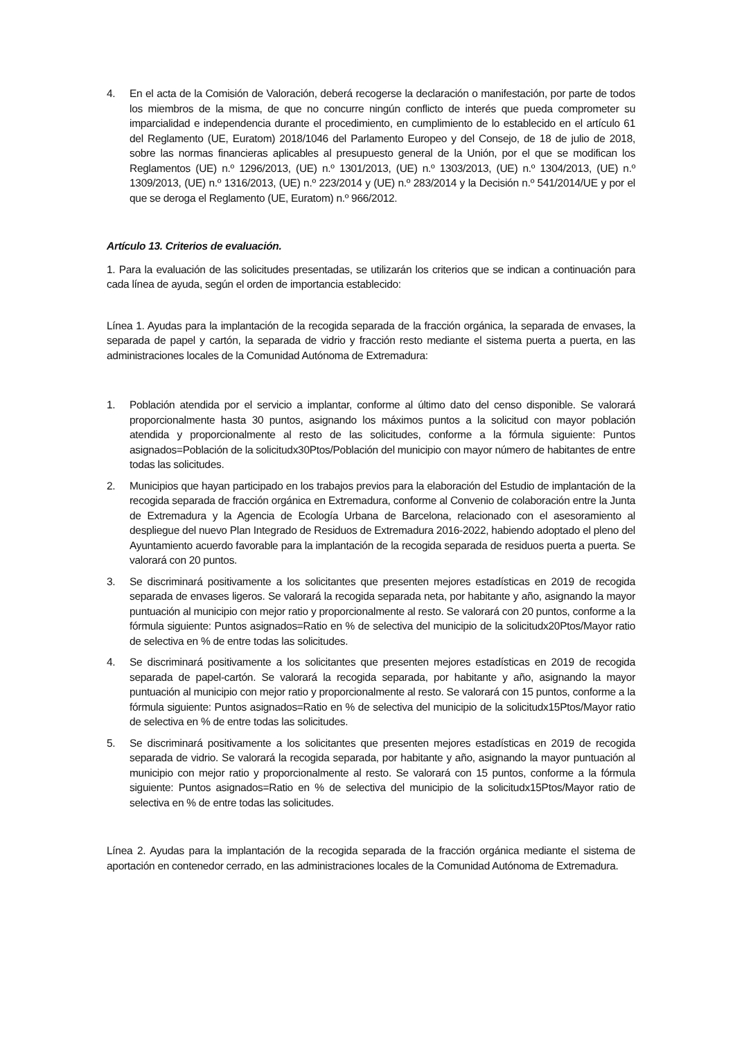4. En el acta de la Comisión de Valoración, deberá recogerse la declaración o manifestación, por parte de todos los miembros de la misma, de que no concurre ningún conflicto de interés que pueda comprometer su imparcialidad e independencia durante el procedimiento, en cumplimiento de lo establecido en el artículo 61 del Reglamento (UE, Euratom) 2018/1046 del Parlamento Europeo y del Consejo, de 18 de julio de 2018, sobre las normas financieras aplicables al presupuesto general de la Unión, por el que se modifican los Reglamentos (UE) n.º 1296/2013, (UE) n.º 1301/2013, (UE) n.º 1303/2013, (UE) n.º 1304/2013, (UE) n.º 1309/2013, (UE) n.º 1316/2013, (UE) n.º 223/2014 y (UE) n.º 283/2014 y la Decisión n.º 541/2014/UE y por el que se deroga el Reglamento (UE, Euratom) n.º 966/2012.
Artículo 13. Criterios de evaluación.
1. Para la evaluación de las solicitudes presentadas, se utilizarán los criterios que se indican a continuación para cada línea de ayuda, según el orden de importancia establecido:
Línea 1. Ayudas para la implantación de la recogida separada de la fracción orgánica, la separada de envases, la separada de papel y cartón, la separada de vidrio y fracción resto mediante el sistema puerta a puerta, en las administraciones locales de la Comunidad Autónoma de Extremadura:
1. Población atendida por el servicio a implantar, conforme al último dato del censo disponible. Se valorará proporcionalmente hasta 30 puntos, asignando los máximos puntos a la solicitud con mayor población atendida y proporcionalmente al resto de las solicitudes, conforme a la fórmula siguiente: Puntos asignados=Población de la solicitudx30Ptos/Población del municipio con mayor número de habitantes de entre todas las solicitudes.
2. Municipios que hayan participado en los trabajos previos para la elaboración del Estudio de implantación de la recogida separada de fracción orgánica en Extremadura, conforme al Convenio de colaboración entre la Junta de Extremadura y la Agencia de Ecología Urbana de Barcelona, relacionado con el asesoramiento al despliegue del nuevo Plan Integrado de Residuos de Extremadura 2016-2022, habiendo adoptado el pleno del Ayuntamiento acuerdo favorable para la implantación de la recogida separada de residuos puerta a puerta. Se valorará con 20 puntos.
3. Se discriminará positivamente a los solicitantes que presenten mejores estadísticas en 2019 de recogida separada de envases ligeros. Se valorará la recogida separada neta, por habitante y año, asignando la mayor puntuación al municipio con mejor ratio y proporcionalmente al resto. Se valorará con 20 puntos, conforme a la fórmula siguiente: Puntos asignados=Ratio en % de selectiva del municipio de la solicitudx20Ptos/Mayor ratio de selectiva en % de entre todas las solicitudes.
4. Se discriminará positivamente a los solicitantes que presenten mejores estadísticas en 2019 de recogida separada de papel-cartón. Se valorará la recogida separada, por habitante y año, asignando la mayor puntuación al municipio con mejor ratio y proporcionalmente al resto. Se valorará con 15 puntos, conforme a la fórmula siguiente: Puntos asignados=Ratio en % de selectiva del municipio de la solicitudx15Ptos/Mayor ratio de selectiva en % de entre todas las solicitudes.
5. Se discriminará positivamente a los solicitantes que presenten mejores estadísticas en 2019 de recogida separada de vidrio. Se valorará la recogida separada, por habitante y año, asignando la mayor puntuación al municipio con mejor ratio y proporcionalmente al resto. Se valorará con 15 puntos, conforme a la fórmula siguiente: Puntos asignados=Ratio en % de selectiva del municipio de la solicitudx15Ptos/Mayor ratio de selectiva en % de entre todas las solicitudes.
Línea 2. Ayudas para la implantación de la recogida separada de la fracción orgánica mediante el sistema de aportación en contenedor cerrado, en las administraciones locales de la Comunidad Autónoma de Extremadura.